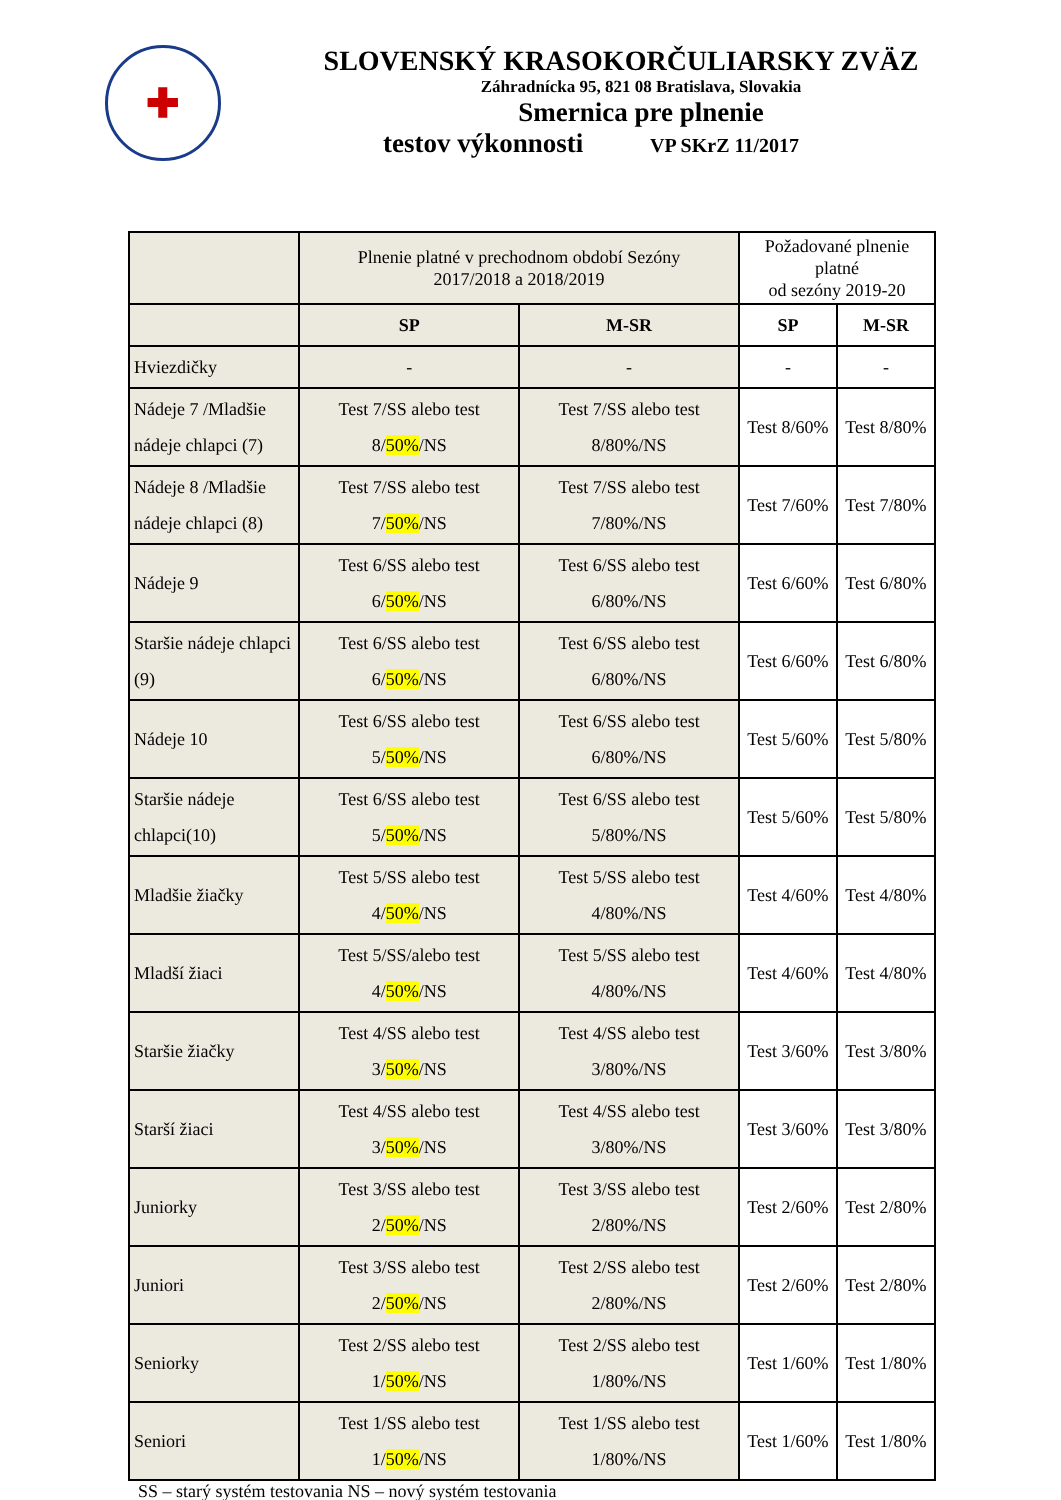✚
SLOVENSKÝ KRASOKORČULIARSKY ZVÄZ
Záhradnícka 95, 821 08 Bratislava, Slovakia
Smernica pre plnenie
testov výkonnosti VP SKrZ 11/2017
| | Plnenie platné v prechodnom období Sezóny 2017/2018 a 2018/2019 | | Požadované plnenie platné od sezóny 2019-20 | |
| | SP | M-SR | SP | M-SR |
| Hviezdičky | - | - | - | - |
| Nádeje 7 /Mladšie nádeje chlapci (7) | Test 7/SS alebo test 8/ 50% /NS | Test 7/SS alebo test 8/80%/NS | Test 8/60% | Test 8/80% |
| Nádeje 8 /Mladšie nádeje chlapci (8) | Test 7/SS alebo test 7/ 50% /NS | Test 7/SS alebo test 7/80%/NS | Test 7/60% | Test 7/80% |
| Nádeje 9 | Test 6/SS alebo test 6/ 50% /NS | Test 6/SS alebo test 6/80%/NS | Test 6/60% | Test 6/80% |
| Staršie nádeje chlapci (9) | Test 6/SS alebo test 6/ 50% /NS | Test 6/SS alebo test 6/80%/NS | Test 6/60% | Test 6/80% |
| Nádeje 10 | Test 6/SS alebo test 5/ 50% /NS | Test 6/SS alebo test 6/80%/NS | Test 5/60% | Test 5/80% |
| Staršie nádeje chlapci(10) | Test 6/SS alebo test 5/ 50% /NS | Test 6/SS alebo test 5/80%/NS | Test 5/60% | Test 5/80% |
| Mladšie žiačky | Test 5/SS alebo test 4/ 50% /NS | Test 5/SS alebo test 4/80%/NS | Test 4/60% | Test 4/80% |
| Mladší žiaci | Test 5/SS/alebo test 4/ 50% /NS | Test 5/SS alebo test 4/80%/NS | Test 4/60% | Test 4/80% |
| Staršie žiačky | Test 4/SS alebo test 3/ 50% /NS | Test 4/SS alebo test 3/80%/NS | Test 3/60% | Test 3/80% |
| Starší žiaci | Test 4/SS alebo test 3/ 50% /NS | Test 4/SS alebo test 3/80%/NS | Test 3/60% | Test 3/80% |
| Juniorky | Test 3/SS alebo test 2/ 50% /NS | Test 3/SS alebo test 2/80%/NS | Test 2/60% | Test 2/80% |
| Juniori | Test 3/SS alebo test 2/ 50% /NS | Test 2/SS alebo test 2/80%/NS | Test 2/60% | Test 2/80% |
| Seniorky | Test 2/SS alebo test 1/ 50% /NS | Test 2/SS alebo test 1/80%/NS | Test 1/60% | Test 1/80% |
| Seniori | Test 1/SS alebo test 1/ 50% /NS | Test 1/SS alebo test 1/80%/NS | Test 1/60% | Test 1/80% |
SS – starý systém testovania NS – nový systém testovania